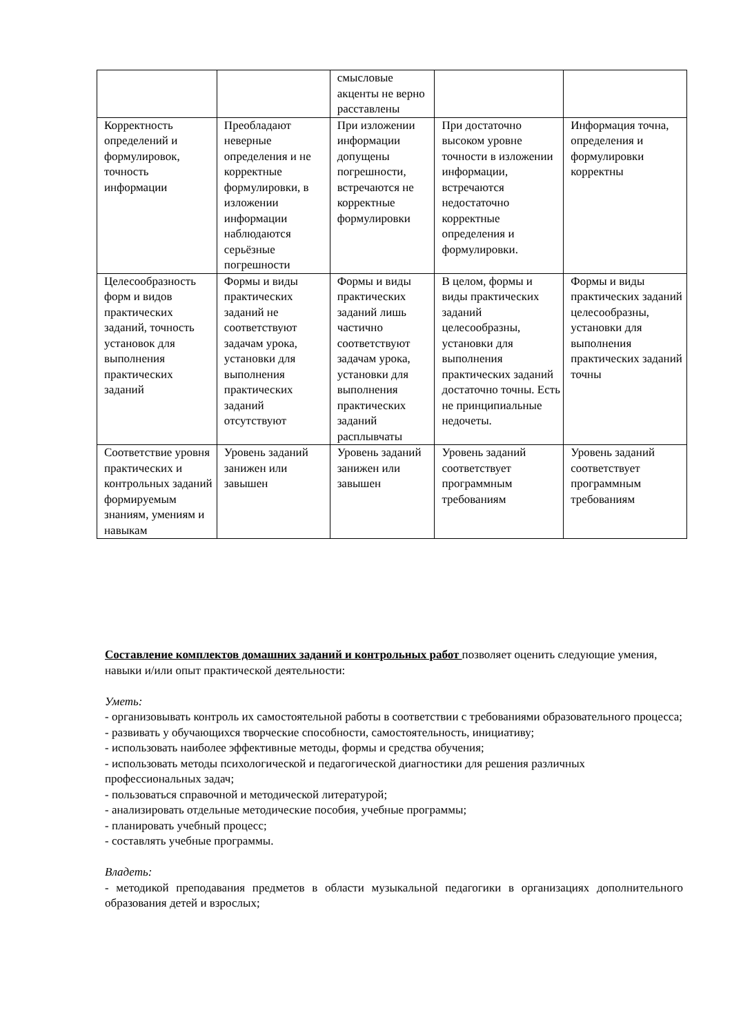| | | смысловые акценты не верно расставлены | | |
| Корректность определений и формулировок, точность информации | Преобладают неверные определения и не корректные формулировки, в изложении информации наблюдаются серьёзные погрешности | При изложении информации допущены погрешности, встречаются не корректные формулировки | При достаточно высоком уровне точности в изложении информации, встречаются недостаточно корректные определения и формулировки. | Информация точна, определения и формулировки корректны |
| Целесообразность форм и видов практических заданий, точность установок для выполнения практических заданий | Формы и виды практических заданий не соответствуют задачам урока, установки для выполнения практических заданий отсутствуют | Формы и виды практических заданий лишь частично соответствуют задачам урока, установки для выполнения практических заданий расплывчаты | В целом, формы и виды практических заданий целесообразны, установки для выполнения практических заданий достаточно точны. Есть не принципиальные недочеты. | Формы и виды практических заданий целесообразны, установки для выполнения практических заданий точны |
| Соответствие уровня практических и контрольных заданий формируемым знаниям, умениям и навыкам | Уровень заданий занижен или завышен | Уровень заданий занижен или завышен | Уровень заданий соответствует программным требованиям | Уровень заданий соответствует программным требованиям |
Составление комплектов домашних заданий и контрольных работ позволяет оценить следующие умения, навыки и/или опыт практической деятельности:
Уметь:
- организовывать контроль их самостоятельной работы в соответствии с требованиями образовательного процесса;
- развивать у обучающихся творческие способности, самостоятельность, инициативу;
- использовать наиболее эффективные методы, формы и средства обучения;
- использовать методы психологической и педагогической диагностики для решения различных профессиональных задач;
- пользоваться справочной и методической литературой;
- анализировать отдельные методические пособия, учебные программы;
- планировать учебный процесс;
- составлять учебные программы.
Владеть:
- методикой преподавания предметов в области музыкальной педагогики в организациях дополнительного образования детей и взрослых;